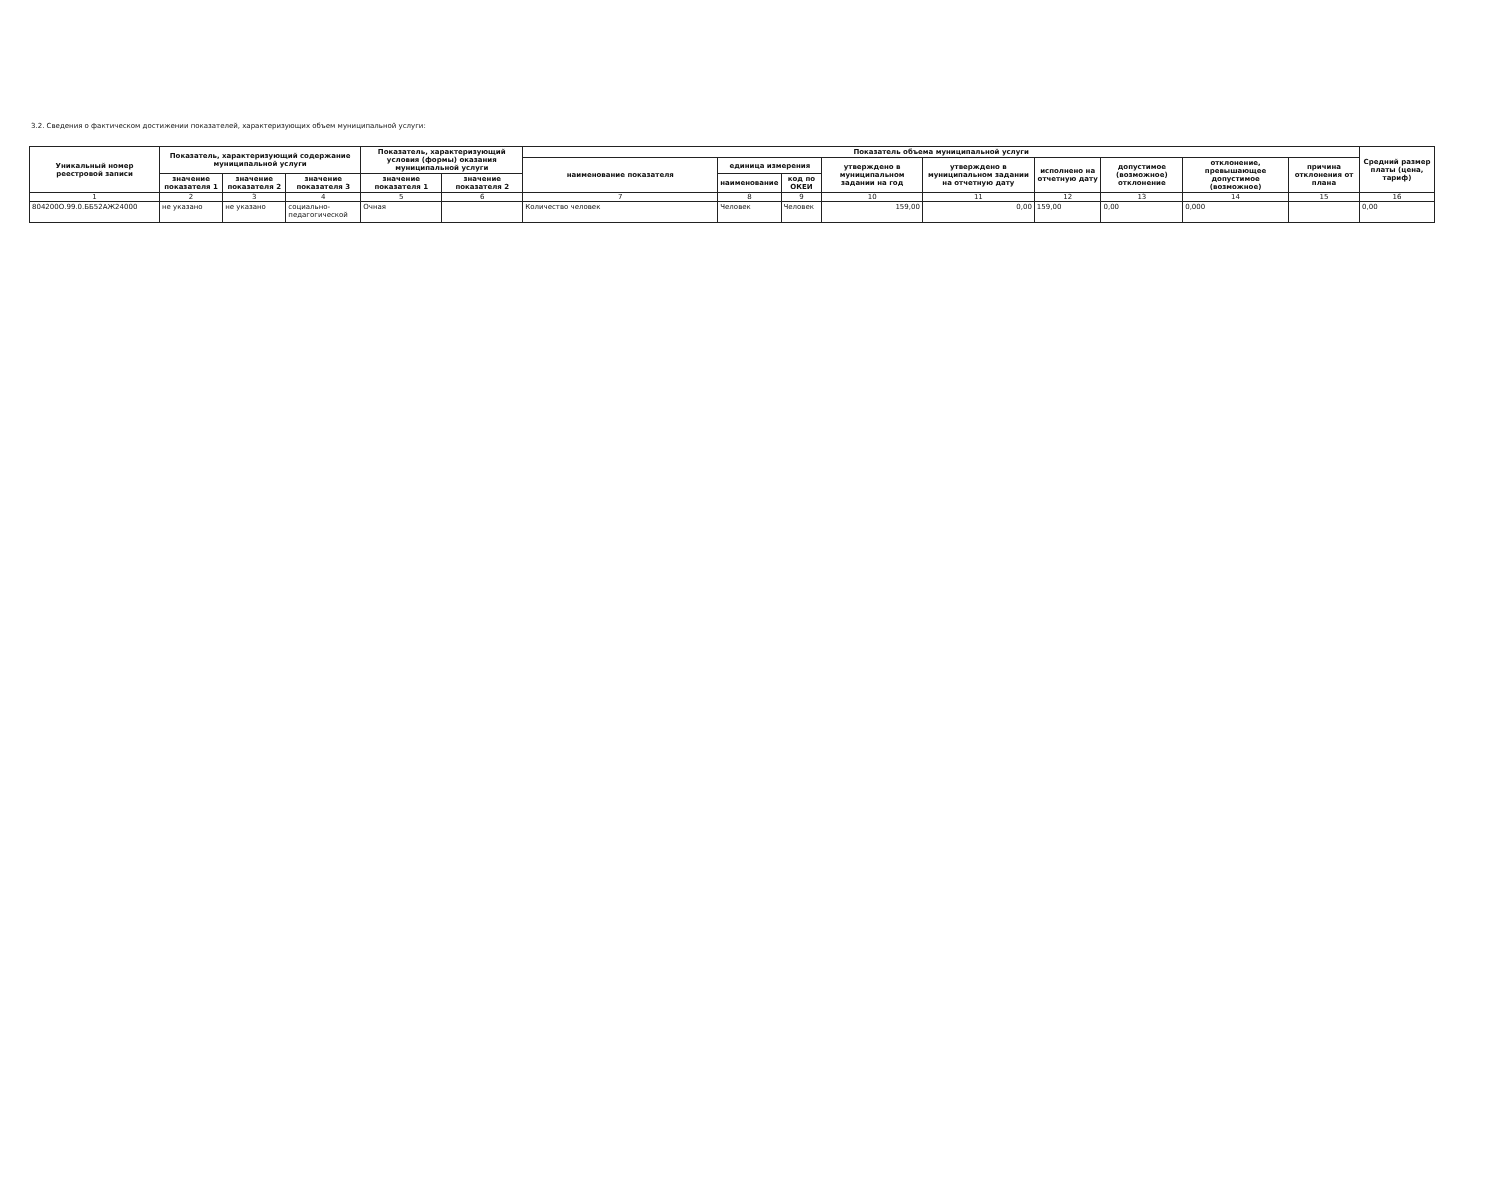3.2. Сведения о фактическом достижении показателей, характеризующих объем муниципальной услуги:
| Уникальный номер реестровой записи | Показатель, характеризующий содержание муниципальной услуги | | | Показатель, характеризующий условия (формы) оказания муниципальной услуги | | Показатель объема муниципальной услуги | | | | | | | | | Средний размер платы (цена, тариф) |
| --- | --- | --- | --- | --- | --- | --- | --- | --- | --- | --- | --- | --- | --- | --- | --- |
| | | | | | | наименование показателя | единица измерения | | утверждено в муниципальном задании на год | утверждено в муниципальном задании на отчетную дату | исполнено на отчетную дату | допустимое (возможное) отклонение | отклонение, превышающее допустимое (возможное) | причина отклонения от плана | |
| | значение показателя 1 | значение показателя 2 | значение показателя 3 | значение показателя 1 | значение показателя 2 | | наименование | код по ОКЕИ | | | | | | | |
| 1 | 2 | 3 | 4 | 5 | 6 | 7 | 8 | 9 | 10 | 11 | 12 | 13 | 14 | 15 | 16 |
| 804200О.99.0.ББ52АЖ24000 | не указано | не указано | социально-педагогической | Очная | | Количество человек | Человек | Человек | 159,00 | 0,00 | 159,00 | 0,00 | 0,000 | | 0,00 |